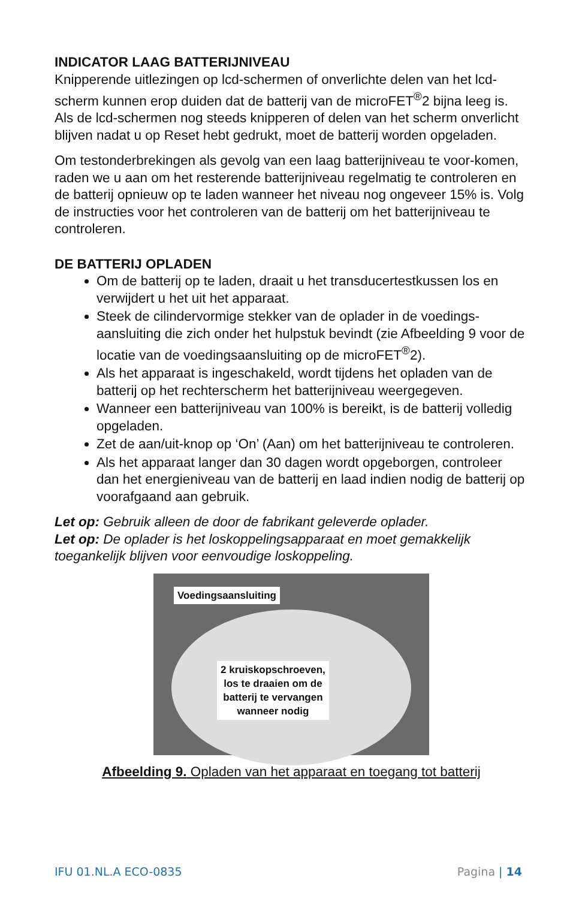INDICATOR LAAG BATTERIJNIVEAU
Knipperende uitlezingen op lcd-schermen of onverlichte delen van het lcd-scherm kunnen erop duiden dat de batterij van de microFET<sup>®</sup>2 bijna leeg is. Als de lcd-schermen nog steeds knipperen of delen van het scherm onverlicht blijven nadat u op Reset hebt gedrukt, moet de batterij worden opgeladen.
Om testonderbrekingen als gevolg van een laag batterijniveau te voor-komen, raden we u aan om het resterende batterijniveau regelmatig te controleren en de batterij opnieuw op te laden wanneer het niveau nog ongeveer 15% is. Volg de instructies voor het controleren van de batterij om het batterijniveau te controleren.
DE BATTERIJ OPLADEN
Om de batterij op te laden, draait u het transducertestkussen los en verwijdert u het uit het apparaat.
Steek de cilindervormige stekker van de oplader in de voedings-aansluiting die zich onder het hulpstuk bevindt (zie Afbeelding 9 voor de locatie van de voedingsaansluiting op de microFET<sup>®</sup>2).
Als het apparaat is ingeschakeld, wordt tijdens het opladen van de batterij op het rechterscherm het batterijniveau weergegeven.
Wanneer een batterijniveau van 100% is bereikt, is de batterij volledig opgeladen.
Zet de aan/uit-knop op ‘On’ (Aan) om het batterijniveau te controleren.
Als het apparaat langer dan 30 dagen wordt opgeborgen, controleer dan het energieniveau van de batterij en laad indien nodig de batterij op voorafgaand aan gebruik.
Let op: Gebruik alleen de door de fabrikant geleverde oplader.
Let op: De oplader is het loskoppelingsapparaat en moet gemakkelijk toegankelijk blijven voor eenvoudige loskoppeling.
Voedingsaansluiting
2 kruiskopschroeven,
los te draaien om de
batterij te vervangen
wanneer nodig
Afbeelding 9. Opladen van het apparaat en toegang tot batterij
IFU 01.NL.A ECO-0835 Pagina | 14